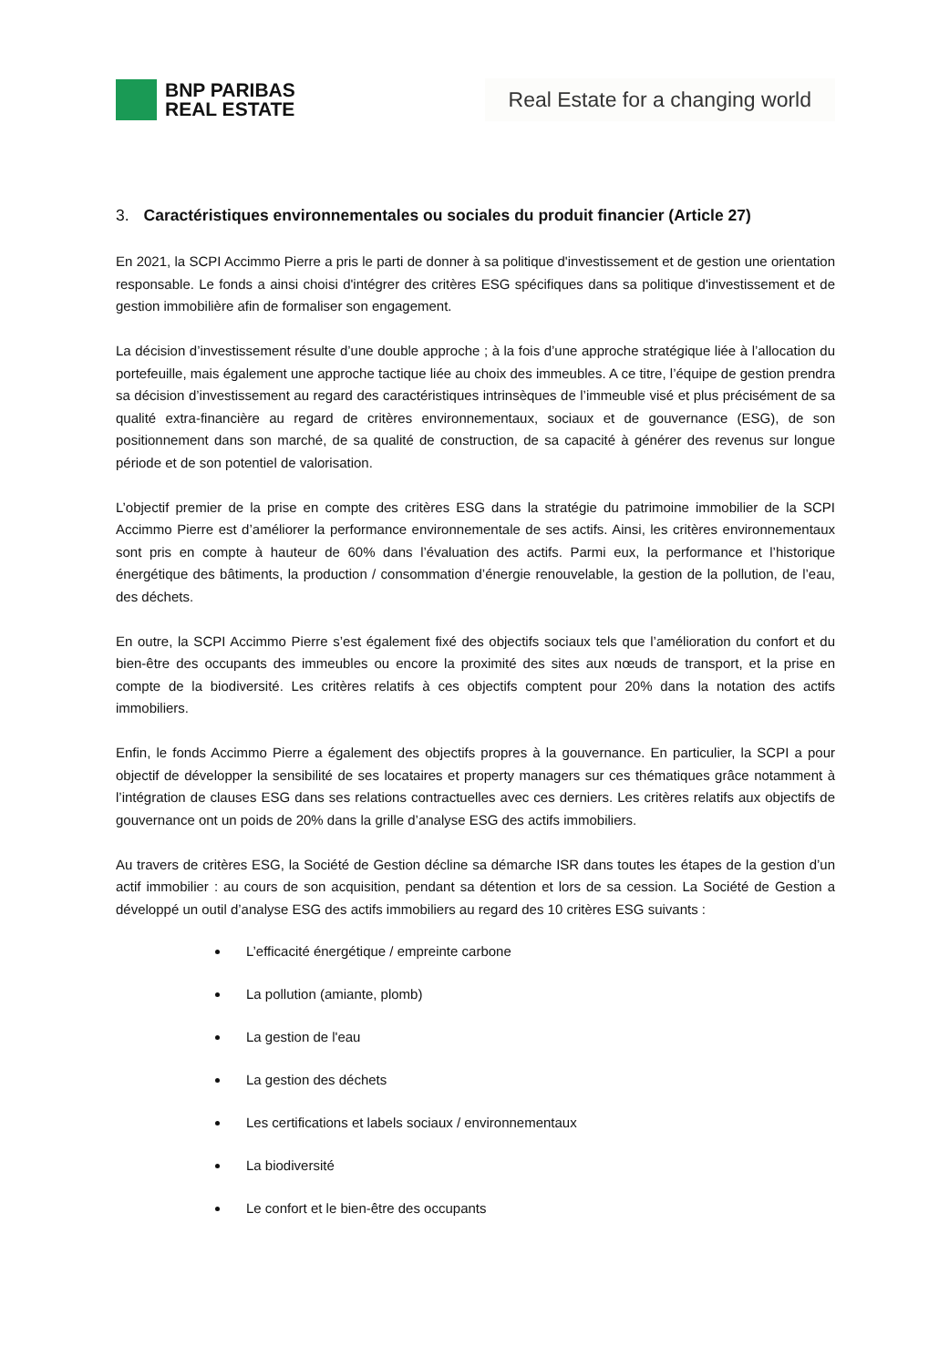BNP PARIBAS
REAL ESTATE
Real Estate for a changing world
3. Caractéristiques environnementales ou sociales du produit financier (Article 27)
En 2021, la SCPI Accimmo Pierre a pris le parti de donner à sa politique d'investissement et de gestion une orientation responsable. Le fonds a ainsi choisi d'intégrer des critères ESG spécifiques dans sa politique d'investissement et de gestion immobilière afin de formaliser son engagement.
La décision d’investissement résulte d’une double approche ; à la fois d’une approche stratégique liée à l’allocation du portefeuille, mais également une approche tactique liée au choix des immeubles. A ce titre, l’équipe de gestion prendra sa décision d’investissement au regard des caractéristiques intrinsèques de l’immeuble visé et plus précisément de sa qualité extra-financière au regard de critères environnementaux, sociaux et de gouvernance (ESG), de son positionnement dans son marché, de sa qualité de construction, de sa capacité à générer des revenus sur longue période et de son potentiel de valorisation.
L’objectif premier de la prise en compte des critères ESG dans la stratégie du patrimoine immobilier de la SCPI Accimmo Pierre est d’améliorer la performance environnementale de ses actifs. Ainsi, les critères environnementaux sont pris en compte à hauteur de 60% dans l’évaluation des actifs. Parmi eux, la performance et l’historique énergétique des bâtiments, la production / consommation d’énergie renouvelable, la gestion de la pollution, de l’eau, des déchets.
En outre, la SCPI Accimmo Pierre s’est également fixé des objectifs sociaux tels que l’amélioration du confort et du bien-être des occupants des immeubles ou encore la proximité des sites aux nœuds de transport, et la prise en compte de la biodiversité. Les critères relatifs à ces objectifs comptent pour 20% dans la notation des actifs immobiliers.
Enfin, le fonds Accimmo Pierre a également des objectifs propres à la gouvernance. En particulier, la SCPI a pour objectif de développer la sensibilité de ses locataires et property managers sur ces thématiques grâce notamment à l’intégration de clauses ESG dans ses relations contractuelles avec ces derniers. Les critères relatifs aux objectifs de gouvernance ont un poids de 20% dans la grille d’analyse ESG des actifs immobiliers.
Au travers de critères ESG, la Société de Gestion décline sa démarche ISR dans toutes les étapes de la gestion d’un actif immobilier : au cours de son acquisition, pendant sa détention et lors de sa cession. La Société de Gestion a développé un outil d’analyse ESG des actifs immobiliers au regard des 10 critères ESG suivants :
L’efficacité énergétique / empreinte carbone
La pollution (amiante, plomb)
La gestion de l'eau
La gestion des déchets
Les certifications et labels sociaux / environnementaux
La biodiversité
Le confort et le bien-être des occupants